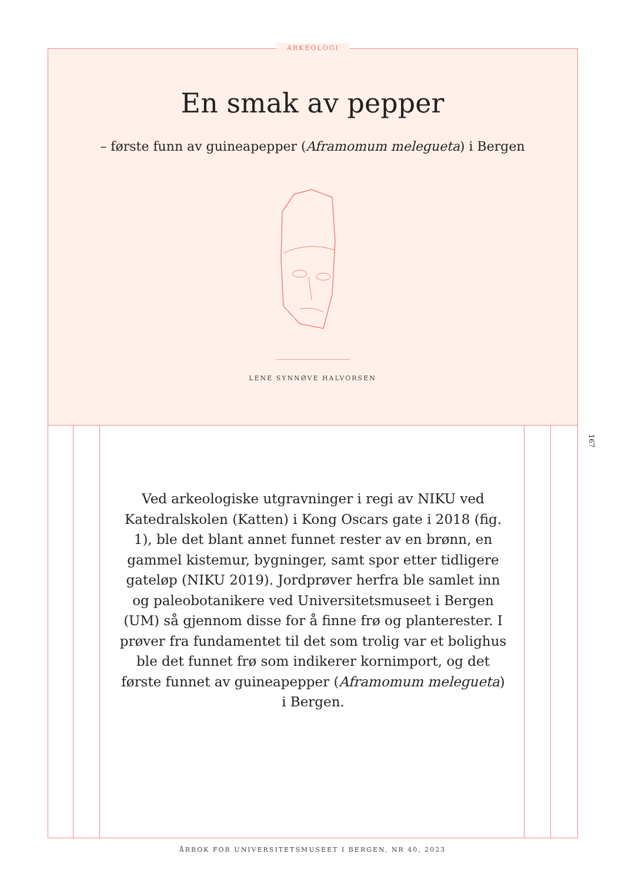ARKEOLOGI
En smak av pepper
– første funn av guineapepper (Aframomum melegueta) i Bergen
LENE SYNNØVE HALVORSEN
167
Ved arkeologiske utgravninger i regi av NIKU ved Katedralskolen (Katten) i Kong Oscars gate i 2018 (fig. 1), ble det blant annet funnet rester av en brønn, en gammel kistemur, bygninger, samt spor etter tidligere gateløp (NIKU 2019). Jordprøver herfra ble samlet inn og paleobotanikere ved Universitetsmuseet i Bergen (UM) så gjennom disse for å finne frø og planterester. I prøver fra fundamentet til det som trolig var et bolighus ble det funnet frø som indikerer kornimport, og det første funnet av guineapepper (Aframomum melegueta) i Bergen.
ÅRBOK FOR UNIVERSITETSMUSEET I BERGEN, NR 40, 2023